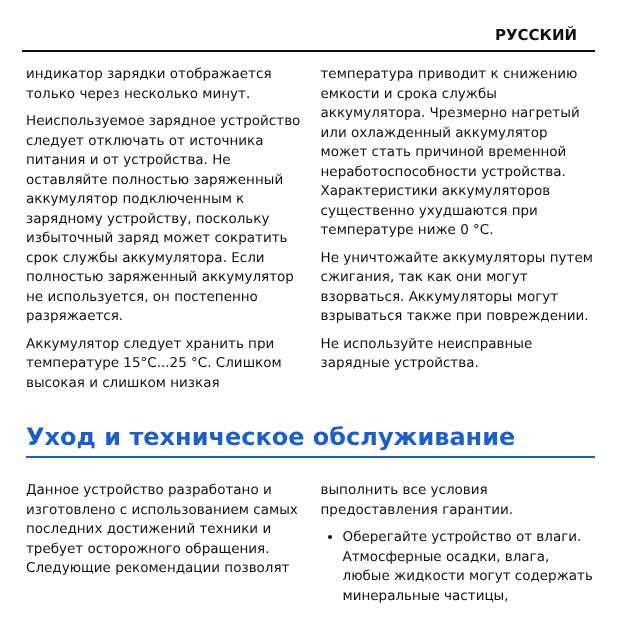РУССКИЙ
индикатор зарядки отображается только через несколько минут.
Неиспользуемое зарядное устройство следует отключать от источника питания и от устройства. Не оставляйте полностью заряженный аккумулятор подключенным к зарядному устройству, поскольку избыточный заряд может сократить срок службы аккумулятора. Если полностью заряженный аккумулятор не используется, он постепенно разряжается.
Аккумулятор следует хранить при температуре 15°C...25 °C. Слишком высокая и слишком низкая
температура приводит к снижению емкости и срока службы аккумулятора. Чрезмерно нагретый или охлажденный аккумулятор может стать причиной временной неработоспособности устройства. Характеристики аккумуляторов существенно ухудшаются при температуре ниже 0 °C.
Не уничтожайте аккумуляторы путем сжигания, так как они могут взорваться. Аккумуляторы могут взрываться также при повреждении.
Не используйте неисправные зарядные устройства.
Уход и техническое обслуживание
Данное устройство разработано и изготовлено с использованием самых последних достижений техники и требует осторожного обращения. Следующие рекомендации позволят
выполнить все условия предоставления гарантии.
Оберегайте устройство от влаги. Атмосферные осадки, влага, любые жидкости могут содержать минеральные частицы,